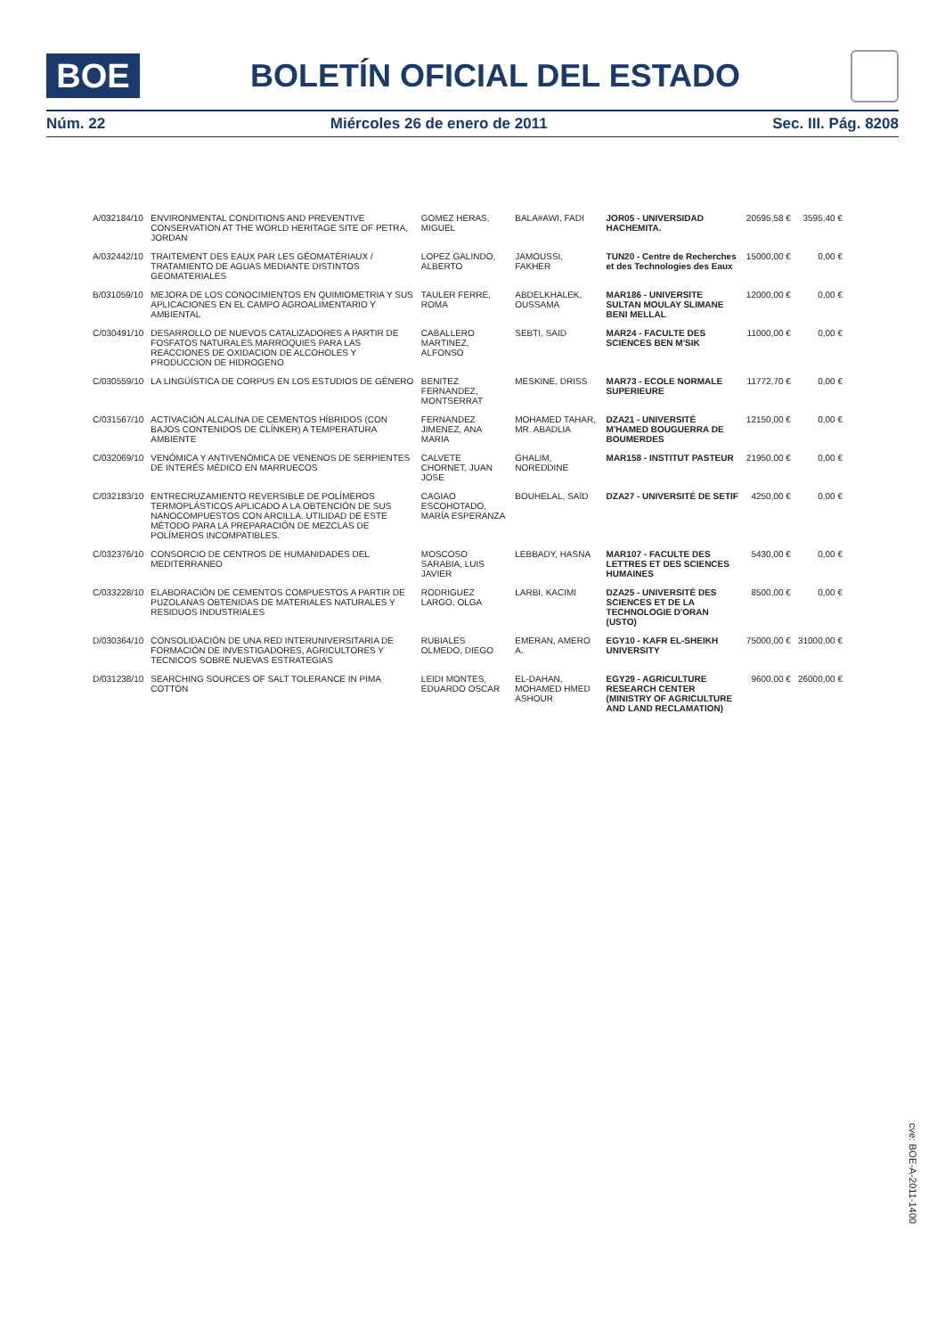BOE
BOLETÍN OFICIAL DEL ESTADO
Núm. 22 Miércoles 26 de enero de 2011 Sec. III. Pág. 8208
| A/032184/10 | ENVIRONMENTAL CONDITIONS AND PREVENTIVE CONSERVATION AT THE WORLD HERITAGE SITE OF PETRA, JORDAN | GOMEZ HERAS, MIGUEL | BALA#AWI, FADI | JOR05 - UNIVERSIDAD HACHEMITA. | 20595,58 € | 3595,40 € |
| A/032442/10 | TRAITEMENT DES EAUX PAR LES GÉOMATÉRIAUX / TRATAMIENTO DE AGUAS MEDIANTE DISTINTOS GEOMATERIALES | LOPEZ GALINDO, ALBERTO | JAMOUSSI, FAKHER | TUN20 - Centre de Recherches et des Technologies des Eaux | 15000,00 € | 0,00 € |
| B/031059/10 | MEJORA DE LOS CONOCIMIENTOS EN QUIMIOMETRIA Y SUS APLICACIONES EN EL CAMPO AGROALIMENTARIO Y AMBIENTAL | TAULER FERRE, ROMA | ABDELKHALEK, OUSSAMA | MAR186 - UNIVERSITE SULTAN MOULAY SLIMANE BENI MELLAL | 12000,00 € | 0,00 € |
| C/030491/10 | DESARROLLO DE NUEVOS CATALIZADORES A PARTIR DE FOSFATOS NATURALES MARROQUIES PARA LAS REACCIONES DE OXIDACION DE ALCOHOLES Y PRODUCCION DE HIDROGENO | CABALLERO MARTINEZ, ALFONSO | SEBTI, SAID | MAR24 - FACULTE DES SCIENCES BEN M'SIK | 11000,00 € | 0,00 € |
| C/030559/10 | LA LINGÜÍSTICA DE CORPUS EN LOS ESTUDIOS DE GÉNERO | BENITEZ FERNANDEZ, MONTSERRAT | MESKINE, DRISS | MAR73 - ECOLE NORMALE SUPERIEURE | 11772,70 € | 0,00 € |
| C/031567/10 | ACTIVACIÓN ALCALINA DE CEMENTOS HÍBRIDOS (CON BAJOS CONTENIDOS DE CLÍNKER) A TEMPERATURA AMBIENTE | FERNANDEZ JIMENEZ, ANA MARIA | MOHAMED TAHAR, MR. ABADLIA | DZA21 - UNIVERSITÉ M'HAMED BOUGUERRA DE BOUMERDES | 12150,00 € | 0,00 € |
| C/032069/10 | VENÓMICA Y ANTIVENÓMICA DE VENENOS DE SERPIENTES DE INTERÉS MÉDICO EN MARRUECOS | CALVETE CHORNET, JUAN JOSE | GHALIM, NOREDDINE | MAR158 - INSTITUT PASTEUR | 21950,00 € | 0,00 € |
| C/032183/10 | ENTRECRUZAMIENTO REVERSIBLE DE POLÍMEROS TERMOPLÁSTICOS APLICADO A LA OBTENCIÓN DE SUS NANOCOMPUESTOS CON ARCILLA. UTILIDAD DE ESTE MÉTODO PARA LA PREPARACIÓN DE MEZCLAS DE POLÍMEROS INCOMPATIBLES. | CAGIAO ESCOHOTADO, MARÍA ESPERANZA | BOUHELAL, SAÏD | DZA27 - UNIVERSITÉ DE SETIF | 4250,00 € | 0,00 € |
| C/032376/10 | CONSORCIO DE CENTROS DE HUMANIDADES DEL MEDITERRANEO | MOSCOSO SARABIA, LUIS JAVIER | LEBBADY, HASNA | MAR107 - FACULTE DES LETTRES ET DES SCIENCES HUMAINES | 5430,00 € | 0,00 € |
| C/033228/10 | ELABORACIÓN DE CEMENTOS COMPUESTOS A PARTIR DE PUZOLANAS OBTENIDAS DE MATERIALES NATURALES Y RESIDUOS INDUSTRIALES | RODRIGUEZ LARGO, OLGA | LARBI, KACIMI | DZA25 - UNIVERSITÉ DES SCIENCES ET DE LA TECHNOLOGIE D'ORAN (USTO) | 8500,00 € | 0,00 € |
| D/030364/10 | CONSOLIDACIÓN DE UNA RED INTERUNIVERSITARIA DE FORMACIÓN DE INVESTIGADORES, AGRICULTORES Y TECNICOS SOBRE NUEVAS ESTRATEGIAS | RUBIALES OLMEDO, DIEGO | EMERAN, AMERO A. | EGY10 - KAFR EL-SHEIKH UNIVERSITY | 75000,00 € | 31000,00 € |
| D/031238/10 | SEARCHING SOURCES OF SALT TOLERANCE IN PIMA COTTON | LEIDI MONTES, EDUARDO OSCAR | EL-DAHAN, MOHAMED HMED ASHOUR | EGY29 - AGRICULTURE RESEARCH CENTER (MINISTRY OF AGRICULTURE AND LAND RECLAMATION) | 9600,00 € | 26000,00 € |
cve: BOE-A-2011-1400